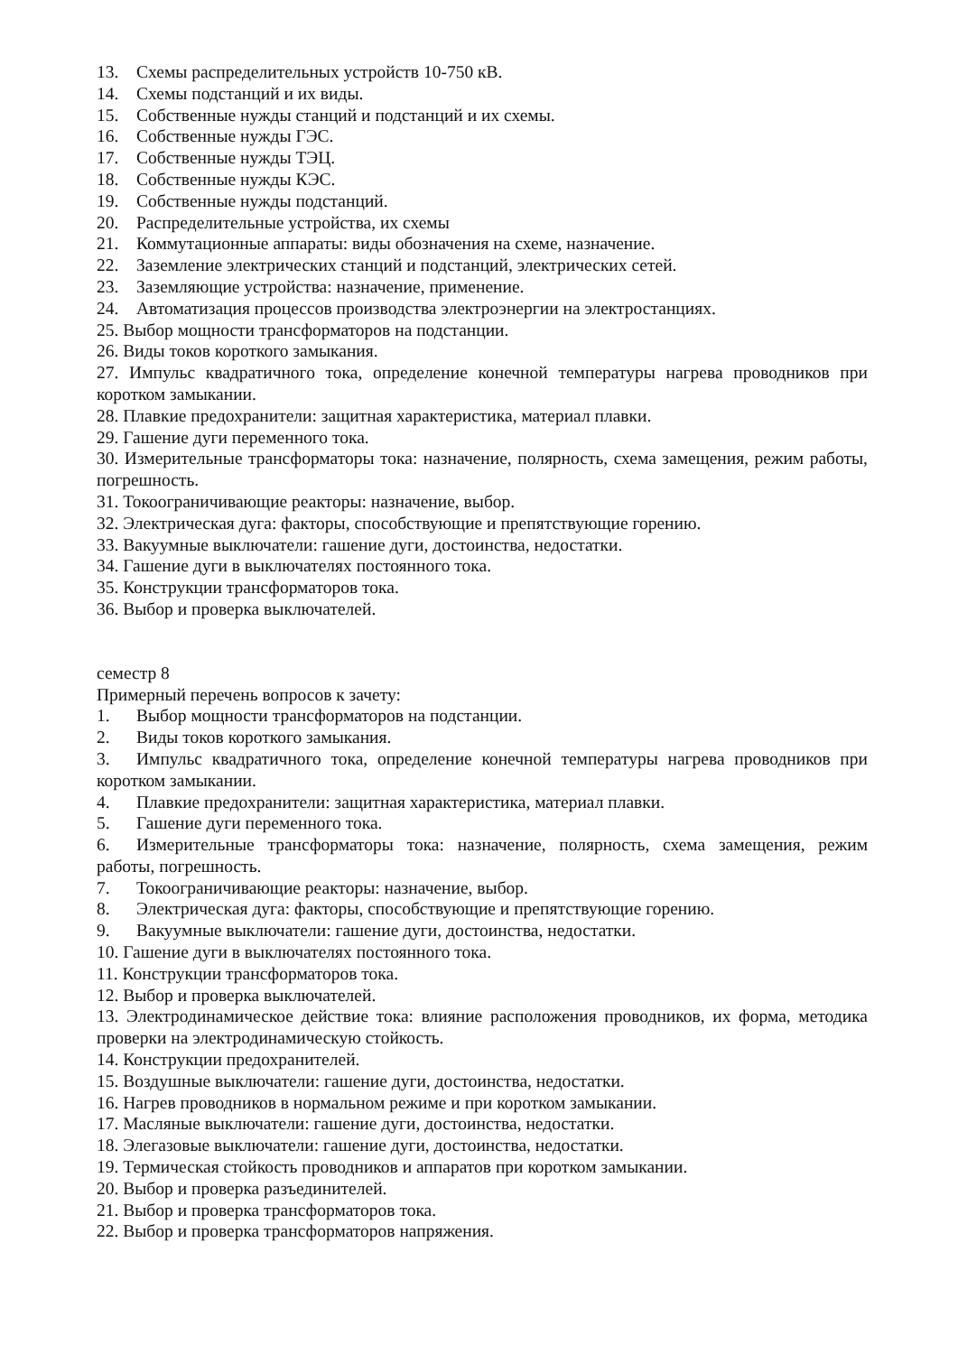13. Схемы распределительных устройств 10-750 кВ.
14. Схемы подстанций и их виды.
15. Собственные нужды станций и подстанций и их схемы.
16. Собственные нужды ГЭС.
17. Собственные нужды ТЭЦ.
18. Собственные нужды КЭС.
19. Собственные нужды подстанций.
20. Распределительные устройства, их схемы
21. Коммутационные аппараты: виды обозначения на схеме, назначение.
22. Заземление электрических станций и подстанций, электрических сетей.
23. Заземляющие устройства: назначение, применение.
24. Автоматизация процессов производства электроэнергии на электростанциях.
25. Выбор мощности трансформаторов на подстанции.
26. Виды токов короткого замыкания.
27. Импульс квадратичного тока, определение конечной температуры нагрева проводников при коротком замыкании.
28. Плавкие предохранители: защитная характеристика, материал плавки.
29. Гашение дуги переменного тока.
30. Измерительные трансформаторы тока: назначение, полярность, схема замещения, режим работы, погрешность.
31. Токоограничивающие реакторы: назначение, выбор.
32. Электрическая дуга: факторы, способствующие и препятствующие горению.
33. Вакуумные выключатели: гашение дуги, достоинства, недостатки.
34. Гашение дуги в выключателях постоянного тока.
35. Конструкции трансформаторов тока.
36. Выбор и проверка выключателей.
семестр 8
Примерный перечень вопросов к зачету:
1. Выбор мощности трансформаторов на подстанции.
2. Виды токов короткого замыкания.
3. Импульс квадратичного тока, определение конечной температуры нагрева проводников при коротком замыкании.
4. Плавкие предохранители: защитная характеристика, материал плавки.
5. Гашение дуги переменного тока.
6. Измерительные трансформаторы тока: назначение, полярность, схема замещения, режим работы, погрешность.
7. Токоограничивающие реакторы: назначение, выбор.
8. Электрическая дуга: факторы, способствующие и препятствующие горению.
9. Вакуумные выключатели: гашение дуги, достоинства, недостатки.
10. Гашение дуги в выключателях постоянного тока.
11. Конструкции трансформаторов тока.
12. Выбор и проверка выключателей.
13. Электродинамическое действие тока: влияние расположения проводников, их форма, методика проверки на электродинамическую стойкость.
14. Конструкции предохранителей.
15. Воздушные выключатели: гашение дуги, достоинства, недостатки.
16. Нагрев проводников в нормальном режиме и при коротком замыкании.
17. Масляные выключатели: гашение дуги, достоинства, недостатки.
18. Элегазовые выключатели: гашение дуги, достоинства, недостатки.
19. Термическая стойкость проводников и аппаратов при коротком замыкании.
20. Выбор и проверка разъединителей.
21. Выбор и проверка трансформаторов тока.
22. Выбор и проверка трансформаторов напряжения.